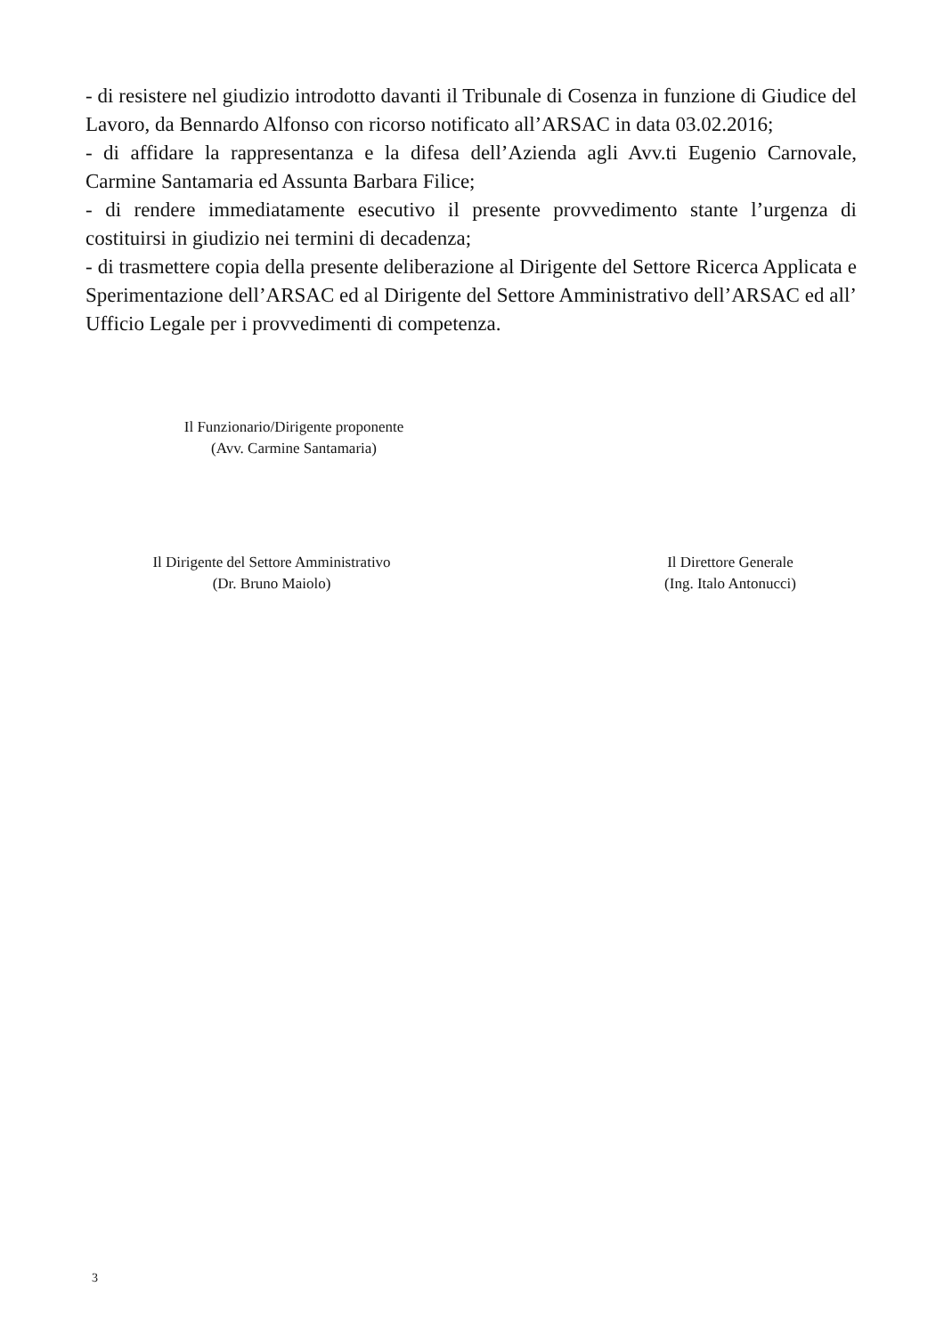- di resistere nel giudizio introdotto davanti il Tribunale di Cosenza in funzione di Giudice del Lavoro, da Bennardo Alfonso con ricorso notificato all’ARSAC in data 03.02.2016;
- di affidare la rappresentanza e la difesa dell’Azienda agli Avv.ti Eugenio Carnovale, Carmine Santamaria ed Assunta Barbara Filice;
- di rendere immediatamente esecutivo il presente provvedimento stante l’urgenza di costituirsi in giudizio nei termini di decadenza;
- di trasmettere copia della presente deliberazione al Dirigente del Settore Ricerca Applicata e Sperimentazione dell’ARSAC ed al Dirigente del Settore Amministrativo dell’ARSAC ed all’ Ufficio Legale per i provvedimenti di competenza.
Il Funzionario/Dirigente proponente
(Avv. Carmine Santamaria)
Il Dirigente del Settore Amministrativo
(Dr. Bruno Maiolo)
Il Direttore Generale
(Ing. Italo Antonucci)
3